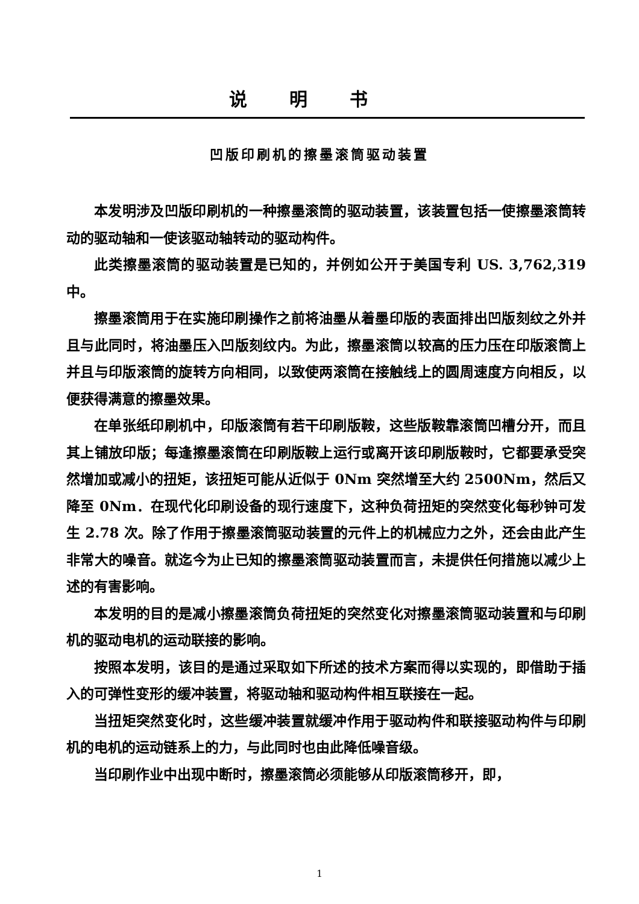说明书
凹版印刷机的擦墨滚筒驱动装置
本发明涉及凹版印刷机的一种擦墨滚筒的驱动装置，该装置包括一使擦墨滚筒转动的驱动轴和一使该驱动轴转动的驱动构件。
此类擦墨滚筒的驱动装置是已知的，并例如公开于美国专利 US. 3,762,319 中。
擦墨滚筒用于在实施印刷操作之前将油墨从着墨印版的表面排出凹版刻纹之外并且与此同时，将油墨压入凹版刻纹内。为此，擦墨滚筒以较高的压力压在印版滚筒上并且与印版滚筒的旋转方向相同，以致使两滚筒在接触线上的圆周速度方向相反，以便获得满意的擦墨效果。
在单张纸印刷机中，印版滚筒有若干印刷版鞍，这些版鞍靠滚筒凹槽分开，而且其上铺放印版；每逢擦墨滚筒在印刷版鞍上运行或离开该印刷版鞍时，它都要承受突然增加或减小的扭矩，该扭矩可能从近似于 0Nm 突然增至大约 2500Nm，然后又降至 0Nm．在现代化印刷设备的现行速度下，这种负荷扭矩的突然变化每秒钟可发生 2.78 次。除了作用于擦墨滚筒驱动装置的元件上的机械应力之外，还会由此产生非常大的噪音。就迄今为止已知的擦墨滚筒驱动装置而言，未提供任何措施以减少上述的有害影响。
本发明的目的是减小擦墨滚筒负荷扭矩的突然变化对擦墨滚筒驱动装置和与印刷机的驱动电机的运动联接的影响。
按照本发明，该目的是通过采取如下所述的技术方案而得以实现的，即借助于插入的可弹性变形的缓冲装置，将驱动轴和驱动构件相互联接在一起。
当扭矩突然变化时，这些缓冲装置就缓冲作用于驱动构件和联接驱动构件与印刷机的电机的运动链系上的力，与此同时也由此降低噪音级。
当印刷作业中出现中断时，擦墨滚筒必须能够从印版滚筒移开，即，
1